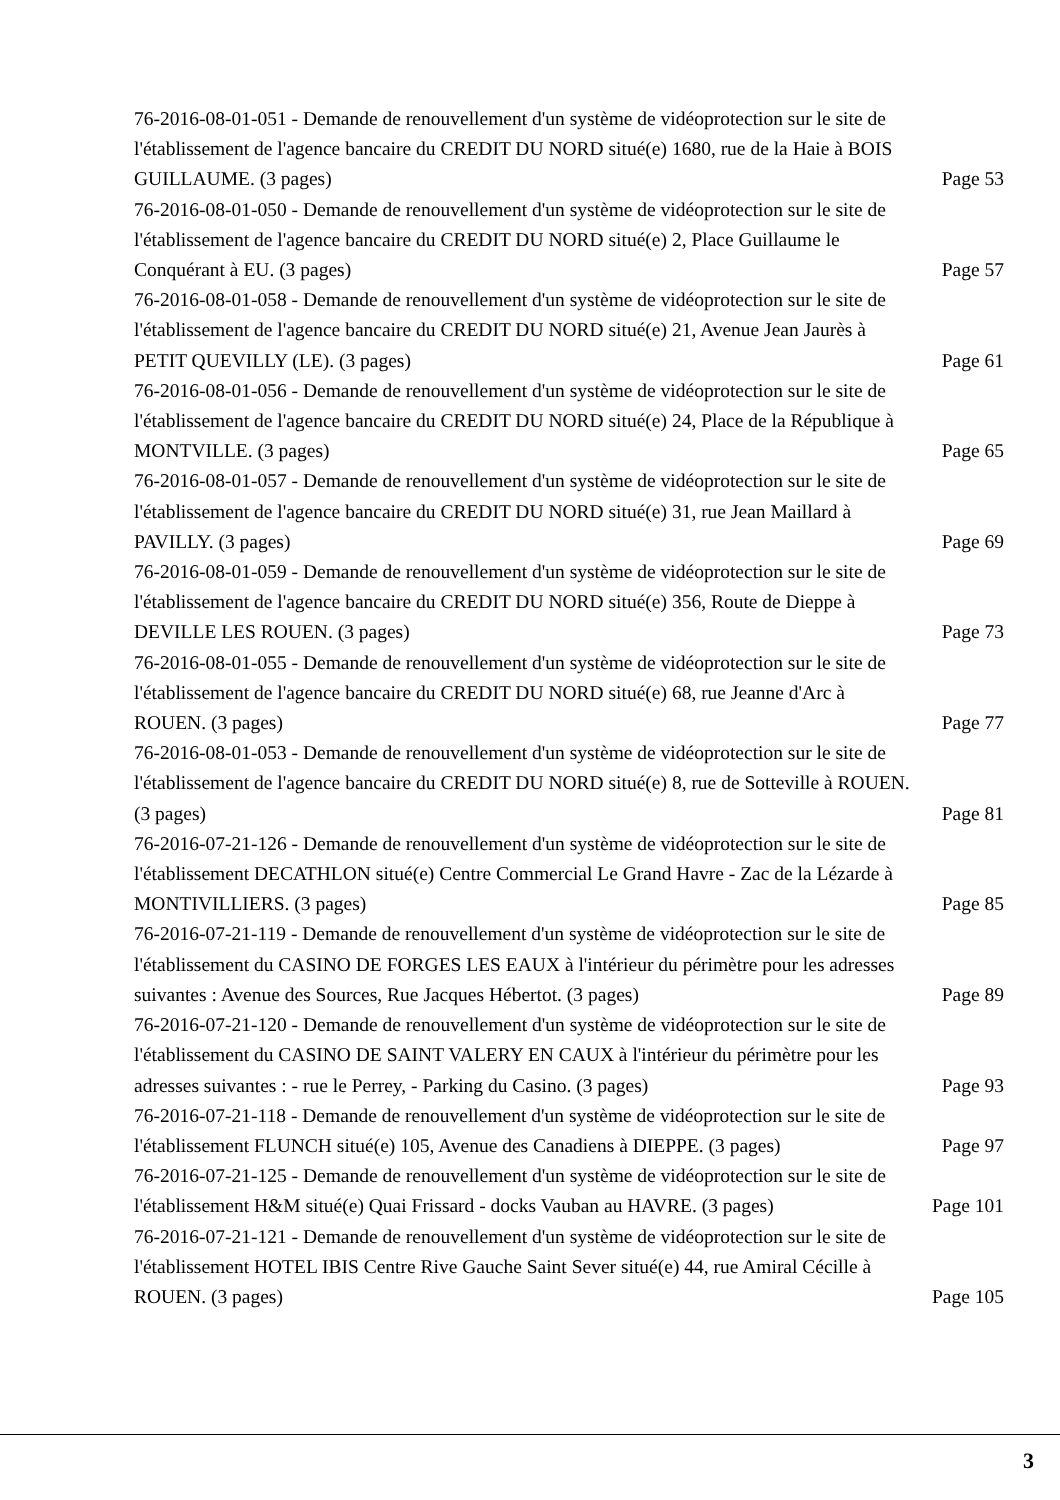76-2016-08-01-051 - Demande de renouvellement d'un système de vidéoprotection sur le site de l'établissement de l'agence bancaire du CREDIT DU NORD situé(e) 1680, rue de la Haie à BOIS GUILLAUME. (3 pages)
Page 53
76-2016-08-01-050 - Demande de renouvellement d'un système de vidéoprotection sur le site de l'établissement de l'agence bancaire du CREDIT DU NORD situé(e) 2, Place Guillaume le Conquérant à EU. (3 pages)
Page 57
76-2016-08-01-058 - Demande de renouvellement d'un système de vidéoprotection sur le site de l'établissement de l'agence bancaire du CREDIT DU NORD situé(e) 21, Avenue Jean Jaurès à PETIT QUEVILLY (LE). (3 pages)
Page 61
76-2016-08-01-056 - Demande de renouvellement d'un système de vidéoprotection sur le site de l'établissement de l'agence bancaire du CREDIT DU NORD situé(e) 24, Place de la République à MONTVILLE. (3 pages)
Page 65
76-2016-08-01-057 - Demande de renouvellement d'un système de vidéoprotection sur le site de l'établissement de l'agence bancaire du CREDIT DU NORD situé(e) 31, rue Jean Maillard à PAVILLY. (3 pages)
Page 69
76-2016-08-01-059 - Demande de renouvellement d'un système de vidéoprotection sur le site de l'établissement de l'agence bancaire du CREDIT DU NORD situé(e) 356, Route de Dieppe à DEVILLE LES ROUEN. (3 pages)
Page 73
76-2016-08-01-055 - Demande de renouvellement d'un système de vidéoprotection sur le site de l'établissement de l'agence bancaire du CREDIT DU NORD situé(e) 68, rue Jeanne d'Arc à ROUEN. (3 pages)
Page 77
76-2016-08-01-053 - Demande de renouvellement d'un système de vidéoprotection sur le site de l'établissement de l'agence bancaire du CREDIT DU NORD situé(e) 8, rue de Sotteville à ROUEN. (3 pages)
Page 81
76-2016-07-21-126 - Demande de renouvellement d'un système de vidéoprotection sur le site de l'établissement DECATHLON situé(e) Centre Commercial Le Grand Havre - Zac de la Lézarde à MONTIVILLIERS. (3 pages)
Page 85
76-2016-07-21-119 - Demande de renouvellement d'un système de vidéoprotection sur le site de l'établissement du CASINO DE FORGES LES EAUX à l'intérieur du périmètre pour les adresses suivantes : Avenue des Sources, Rue Jacques Hébertot. (3 pages)
Page 89
76-2016-07-21-120 - Demande de renouvellement d'un système de vidéoprotection sur le site de l'établissement du CASINO DE SAINT VALERY EN CAUX à l'intérieur du périmètre pour les adresses suivantes : - rue le Perrey, - Parking du Casino. (3 pages)
Page 93
76-2016-07-21-118 - Demande de renouvellement d'un système de vidéoprotection sur le site de l'établissement FLUNCH situé(e) 105, Avenue des Canadiens à DIEPPE. (3 pages)
Page 97
76-2016-07-21-125 - Demande de renouvellement d'un système de vidéoprotection sur le site de l'établissement H&M situé(e) Quai Frissard - docks Vauban au HAVRE. (3 pages)
Page 101
76-2016-07-21-121 - Demande de renouvellement d'un système de vidéoprotection sur le site de l'établissement HOTEL IBIS Centre Rive Gauche Saint Sever situé(e) 44, rue Amiral Cécille à ROUEN. (3 pages)
Page 105
3